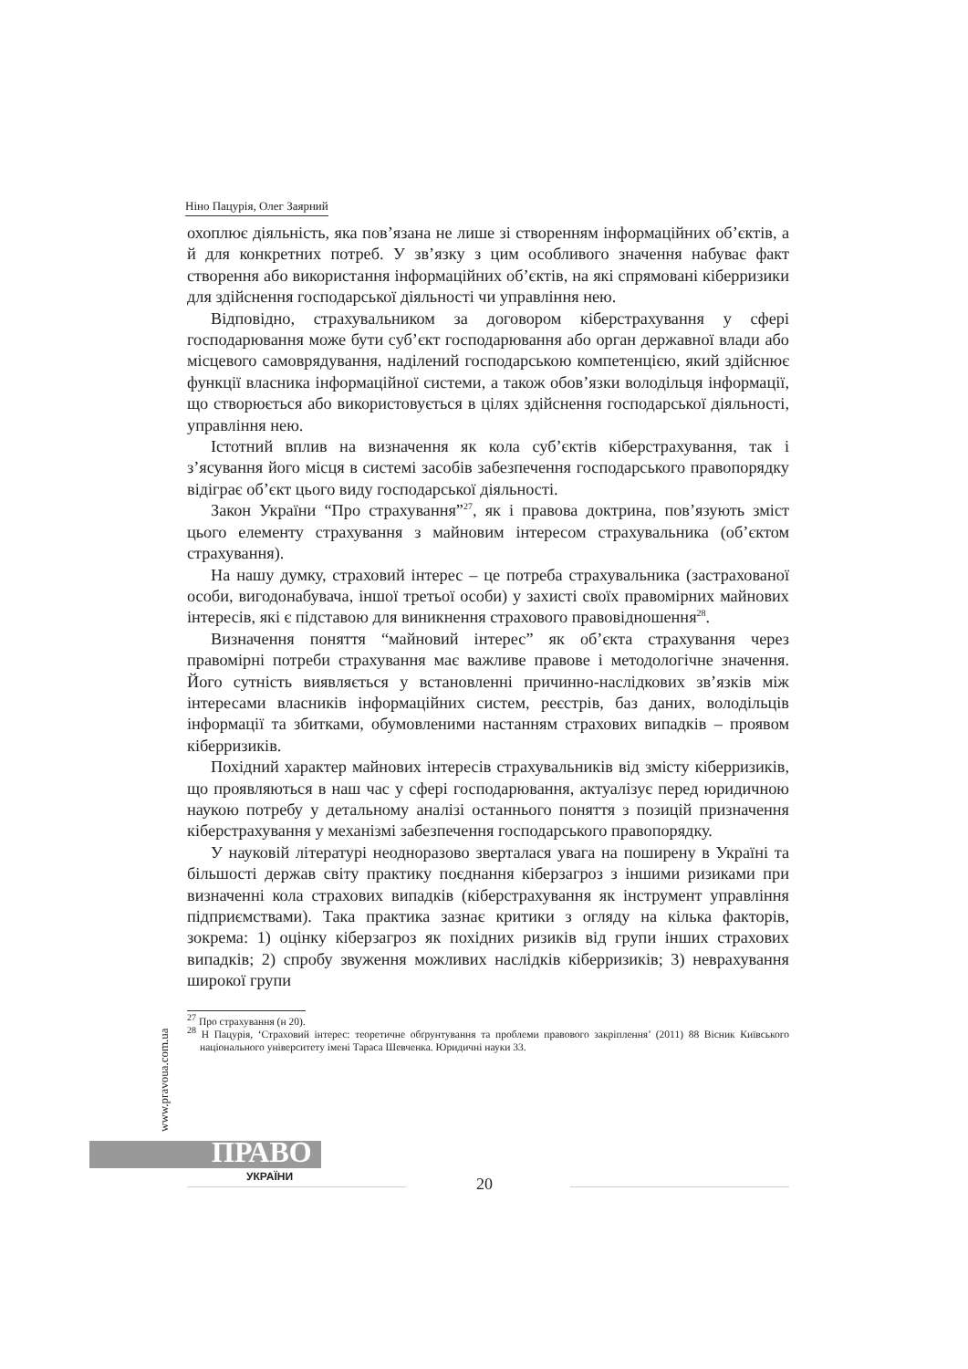Ніно Пацурія, Олег Заярний
охоплює діяльність, яка пов’язана не лише зі створенням інформаційних об’єктів, а й для конкретних потреб. У зв’язку з цим особливого значення набуває факт створення або використання інформаційних об’єктів, на які спрямовані кіберризики для здійснення господарської діяльності чи управління нею.
Відповідно, страхувальником за договором кіберстрахування у сфері господарювання може бути суб’єкт господарювання або орган державної влади або місцевого самоврядування, наділений господарською компетенцією, який здійснює функції власника інформаційної системи, а також обов’язки володільця інформації, що створюється або використовується в цілях здійснення господарської діяльності, управління нею.
Істотний вплив на визначення як кола суб’єктів кіберстрахування, так і з’ясування його місця в системі засобів забезпечення господарського правопорядку відіграє об’єкт цього виду господарської діяльності.
Закон України “Про страхування”<sup>27</sup>, як і правова доктрина, пов’язують зміст цього елементу страхування з майновим інтересом страхувальника (об’єктом страхування).
На нашу думку, страховий інтерес – це потреба страхувальника (застрахованої особи, вигодонабувача, іншої третьої особи) у захисті своїх правомірних майнових інтересів, які є підставою для виникнення страхового правовідношення<sup>28</sup>.
Визначення поняття “майновий інтерес” як об’єкта страхування через правомірні потреби страхування має важливе правове і методологічне значення. Його сутність виявляється у встановленні причинно-наслідкових зв’язків між інтересами власників інформаційних систем, реєстрів, баз даних, володільців інформації та збитками, обумовленими настанням страхових випадків – проявом кіберризиків.
Похідний характер майнових інтересів страхувальників від змісту кіберризиків, що проявляються в наш час у сфері господарювання, актуалізує перед юридичною наукою потребу у детальному аналізі останнього поняття з позицій призначення кіберстрахування у механізмі забезпечення господарського правопорядку.
У науковій літературі неодноразово зверталася увага на поширену в Україні та більшості держав світу практику поєднання кіберзагроз з іншими ризиками при визначенні кола страхових випадків (кіберстрахування як інструмент управління підприємствами). Така практика зазнає критики з огляду на кілька факторів, зокрема: 1) оцінку кіберзагроз як похідних ризиків від групи інших страхових випадків; 2) спробу звуження можливих наслідків кіберризиків; 3) неврахування широкої групи
<sup>27</sup> Про страхування (н 20).
<sup>28</sup> Н Пацурія, ‘Страховий інтерес: теоретичне обґрунтування та проблеми правового закріплення’ (2011) 88 Вісник Київського національного університету імені Тараса Шевченка. Юридичні науки 33.
www.pravoua.com.ua
ПРАВО
УКРАЇНИ 20